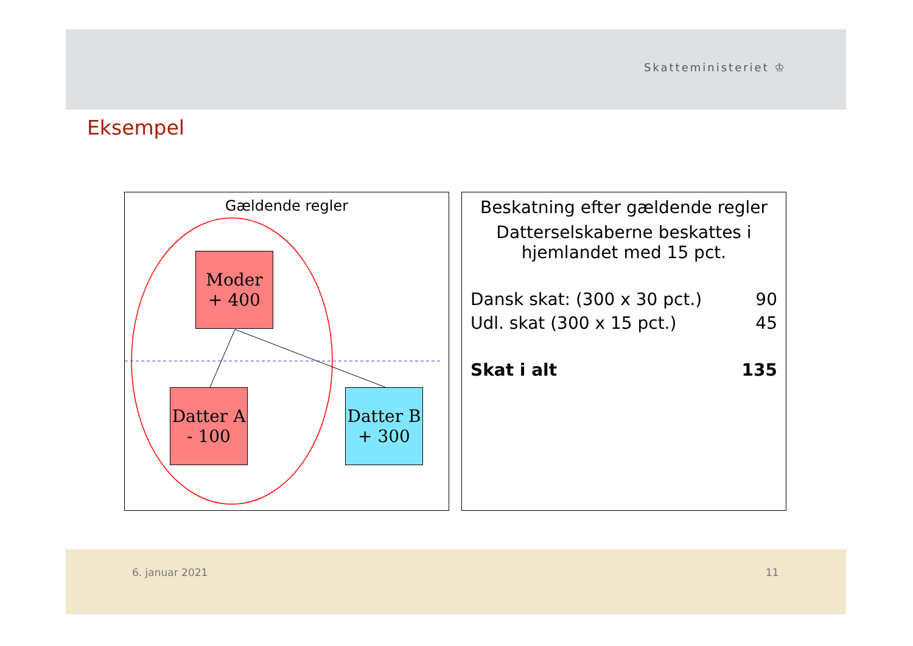Skatteministeriet ♔
Eksempel
Gældende regler
Moder
+ 400
Datter A
- 100
Datter B
+ 300
Beskatning efter gældende regler
Datterselskaberne beskattes i
hjemlandet med 15 pct.
Dansk skat: (300 x 30 pct.) 90
Udl. skat (300 x 15 pct.) 45
Skat i alt 135
6. januar 2021 11